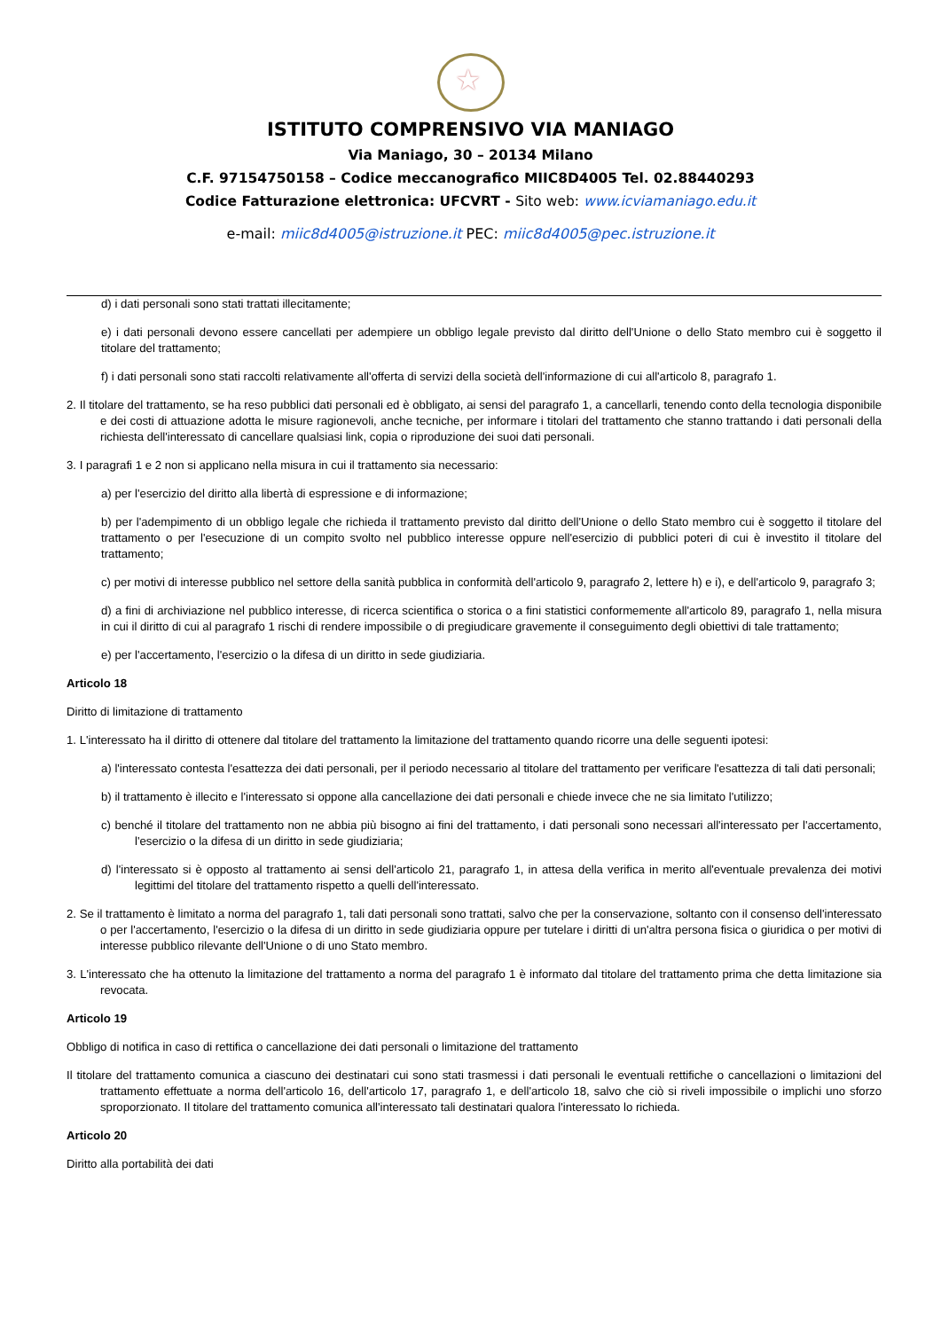★
ISTITUTO COMPRENSIVO VIA MANIAGO
Via Maniago, 30 – 20134 Milano
C.F. 97154750158 – Codice meccanografico MIIC8D4005 Tel. 02.88440293
Codice Fatturazione elettronica: UFCVRT - Sito web: www.icviamaniago.edu.it
e-mail: miic8d4005@istruzione.it PEC: miic8d4005@pec.istruzione.it
d) i dati personali sono stati trattati illecitamente;
e) i dati personali devono essere cancellati per adempiere un obbligo legale previsto dal diritto dell'Unione o dello Stato membro cui è soggetto il titolare del trattamento;
f) i dati personali sono stati raccolti relativamente all'offerta di servizi della società dell'informazione di cui all'articolo 8, paragrafo 1.
2. Il titolare del trattamento, se ha reso pubblici dati personali ed è obbligato, ai sensi del paragrafo 1, a cancellarli, tenendo conto della tecnologia disponibile e dei costi di attuazione adotta le misure ragionevoli, anche tecniche, per informare i titolari del trattamento che stanno trattando i dati personali della richiesta dell'interessato di cancellare qualsiasi link, copia o riproduzione dei suoi dati personali.
3. I paragrafi 1 e 2 non si applicano nella misura in cui il trattamento sia necessario:
a) per l'esercizio del diritto alla libertà di espressione e di informazione;
b) per l'adempimento di un obbligo legale che richieda il trattamento previsto dal diritto dell'Unione o dello Stato membro cui è soggetto il titolare del trattamento o per l'esecuzione di un compito svolto nel pubblico interesse oppure nell'esercizio di pubblici poteri di cui è investito il titolare del trattamento;
c) per motivi di interesse pubblico nel settore della sanità pubblica in conformità dell'articolo 9, paragrafo 2, lettere h) e i), e dell'articolo 9, paragrafo 3;
d) a fini di archiviazione nel pubblico interesse, di ricerca scientifica o storica o a fini statistici conformemente all'articolo 89, paragrafo 1, nella misura in cui il diritto di cui al paragrafo 1 rischi di rendere impossibile o di pregiudicare gravemente il conseguimento degli obiettivi di tale trattamento;
e) per l'accertamento, l'esercizio o la difesa di un diritto in sede giudiziaria.
Articolo 18
Diritto di limitazione di trattamento
1. L'interessato ha il diritto di ottenere dal titolare del trattamento la limitazione del trattamento quando ricorre una delle seguenti ipotesi:
a) l'interessato contesta l'esattezza dei dati personali, per il periodo necessario al titolare del trattamento per verificare l'esattezza di tali dati personali;
b) il trattamento è illecito e l'interessato si oppone alla cancellazione dei dati personali e chiede invece che ne sia limitato l'utilizzo;
c) benché il titolare del trattamento non ne abbia più bisogno ai fini del trattamento, i dati personali sono necessari all'interessato per l'accertamento, l'esercizio o la difesa di un diritto in sede giudiziaria;
d) l'interessato si è opposto al trattamento ai sensi dell'articolo 21, paragrafo 1, in attesa della verifica in merito all'eventuale prevalenza dei motivi legittimi del titolare del trattamento rispetto a quelli dell'interessato.
2. Se il trattamento è limitato a norma del paragrafo 1, tali dati personali sono trattati, salvo che per la conservazione, soltanto con il consenso dell'interessato o per l'accertamento, l'esercizio o la difesa di un diritto in sede giudiziaria oppure per tutelare i diritti di un'altra persona fisica o giuridica o per motivi di interesse pubblico rilevante dell'Unione o di uno Stato membro.
3. L'interessato che ha ottenuto la limitazione del trattamento a norma del paragrafo 1 è informato dal titolare del trattamento prima che detta limitazione sia revocata.
Articolo 19
Obbligo di notifica in caso di rettifica o cancellazione dei dati personali o limitazione del trattamento
Il titolare del trattamento comunica a ciascuno dei destinatari cui sono stati trasmessi i dati personali le eventuali rettifiche o cancellazioni o limitazioni del trattamento effettuate a norma dell'articolo 16, dell'articolo 17, paragrafo 1, e dell'articolo 18, salvo che ciò si riveli impossibile o implichi uno sforzo sproporzionato. Il titolare del trattamento comunica all'interessato tali destinatari qualora l'interessato lo richieda.
Articolo 20
Diritto alla portabilità dei dati